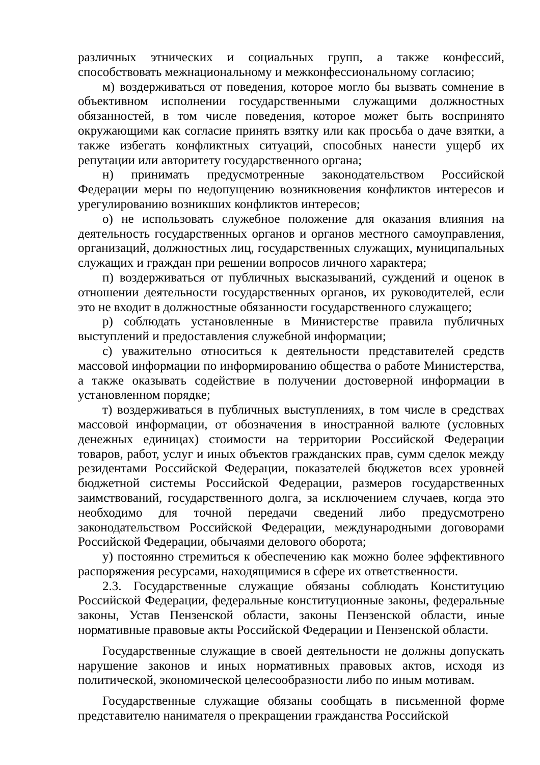различных этнических и социальных групп, а также конфессий, способствовать межнациональному и межконфессиональному согласию;
м) воздерживаться от поведения, которое могло бы вызвать сомнение в объективном исполнении государственными служащими должностных обязанностей, в том числе поведения, которое может быть воспринято окружающими как согласие принять взятку или как просьба о даче взятки, а также избегать конфликтных ситуаций, способных нанести ущерб их репутации или авторитету государственного органа;
н) принимать предусмотренные законодательством Российской Федерации меры по недопущению возникновения конфликтов интересов и урегулированию возникших конфликтов интересов;
о) не использовать служебное положение для оказания влияния на деятельность государственных органов и органов местного самоуправления, организаций, должностных лиц, государственных служащих, муниципальных служащих и граждан при решении вопросов личного характера;
п) воздерживаться от публичных высказываний, суждений и оценок в отношении деятельности государственных органов, их руководителей, если это не входит в должностные обязанности государственного служащего;
р) соблюдать установленные в Министерстве правила публичных выступлений и предоставления служебной информации;
с) уважительно относиться к деятельности представителей средств массовой информации по информированию общества о работе Министерства, а также оказывать содействие в получении достоверной информации в установленном порядке;
т) воздерживаться в публичных выступлениях, в том числе в средствах массовой информации, от обозначения в иностранной валюте (условных денежных единицах) стоимости на территории Российской Федерации товаров, работ, услуг и иных объектов гражданских прав, сумм сделок между резидентами Российской Федерации, показателей бюджетов всех уровней бюджетной системы Российской Федерации, размеров государственных заимствований, государственного долга, за исключением случаев, когда это необходимо для точной передачи сведений либо предусмотрено законодательством Российской Федерации, международными договорами Российской Федерации, обычаями делового оборота;
у) постоянно стремиться к обеспечению как можно более эффективного распоряжения ресурсами, находящимися в сфере их ответственности.
2.3. Государственные служащие обязаны соблюдать Конституцию Российской Федерации, федеральные конституционные законы, федеральные законы, Устав Пензенской области, законы Пензенской области, иные нормативные правовые акты Российской Федерации и Пензенской области.
Государственные служащие в своей деятельности не должны допускать нарушение законов и иных нормативных правовых актов, исходя из политической, экономической целесообразности либо по иным мотивам.
Государственные служащие обязаны сообщать в письменной форме представителю нанимателя о прекращении гражданства Российской